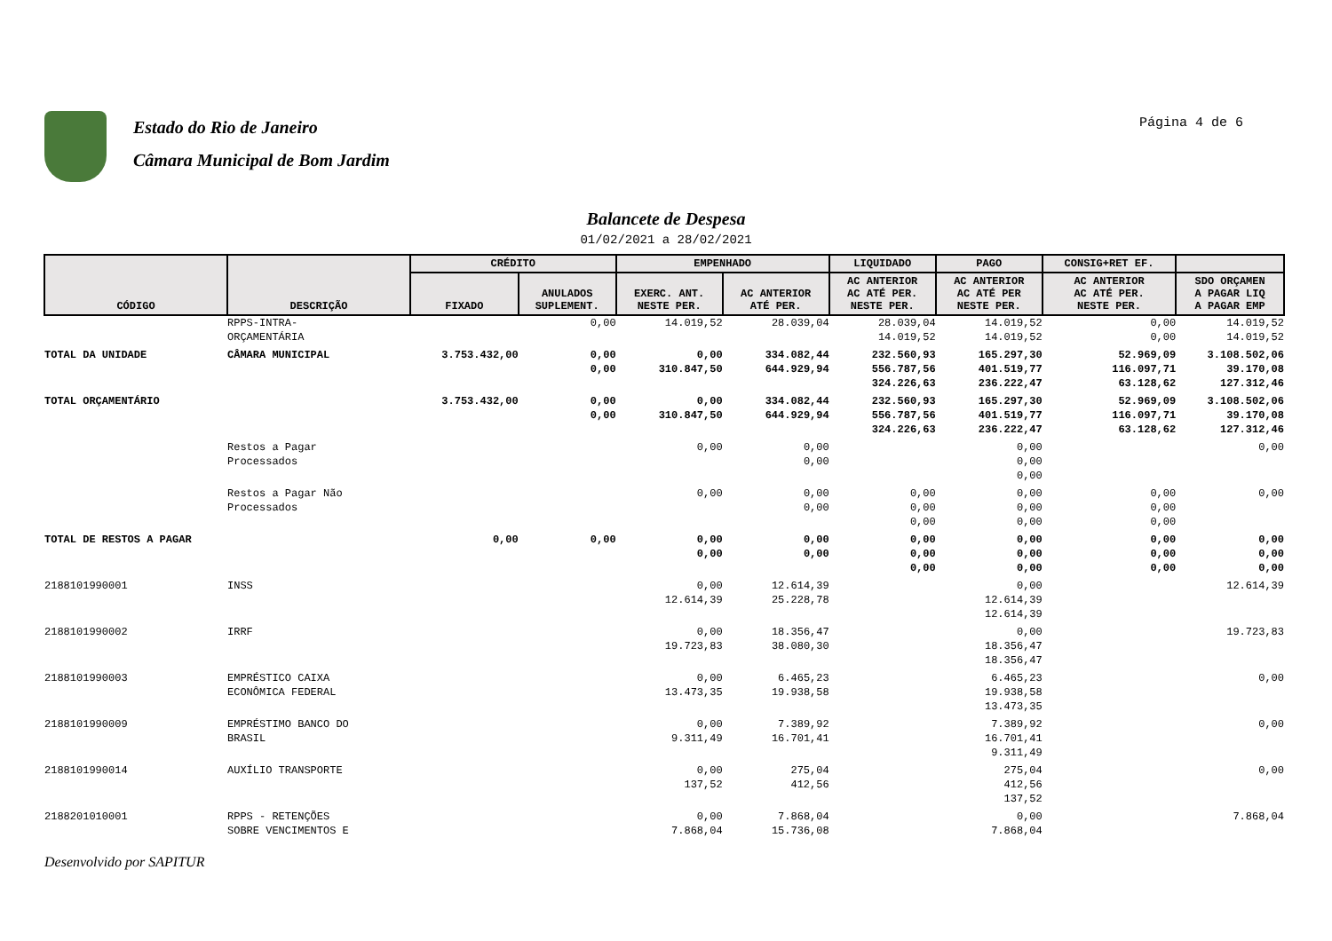Estado do Rio de Janeiro
Câmara Municipal de Bom Jardim
Página 4 de 6
Balancete de Despesa
01/02/2021 a 28/02/2021
| CÓDIGO | DESCRIÇÃO | CRÉDITO | | EMPENHADO | | LIQUIDADO | PAGO | CONSIG+RET EF. | |
| --- | --- | --- | --- | --- | --- | --- | --- | --- | --- |
| | | FIXADO | ANULADOS SUPLEMENT. | EXERC. ANT. NESTE PER. | AC ANTERIOR ATÉ PER. | AC ANTERIOR AC ATÉ PER. NESTE PER. | AC ANTERIOR AC ATÉ PER NESTE PER. | AC ANTERIOR AC ATÉ PER. NESTE PER. | SDO ORÇAMEN A PAGAR LIQ A PAGAR EMP |
| | RPPS-INTRA- ORÇAMENTÁRIA | | 0,00 | 14.019,52 | 28.039,04 | 28.039,04 14.019,52 | 14.019,52 14.019,52 | 0,00 0,00 | 14.019,52 14.019,52 |
| TOTAL DA UNIDADE | CÂMARA MUNICIPAL | 3.753.432,00 | 0,00 0,00 | 0,00 310.847,50 | 334.082,44 644.929,94 | 232.560,93 556.787,56 324.226,63 | 165.297,30 401.519,77 236.222,47 | 52.969,09 116.097,71 63.128,62 | 3.108.502,06 39.170,08 127.312,46 |
| TOTAL ORÇAMENTÁRIO | | 3.753.432,00 | 0,00 0,00 | 0,00 310.847,50 | 334.082,44 644.929,94 | 232.560,93 556.787,56 324.226,63 | 165.297,30 401.519,77 236.222,47 | 52.969,09 116.097,71 63.128,62 | 3.108.502,06 39.170,08 127.312,46 |
| | Restos a Pagar Processados | | | 0,00 | 0,00 0,00 | | 0,00 0,00 0,00 | | 0,00 |
| | Restos a Pagar Não Processados | | | 0,00 | 0,00 0,00 | 0,00 0,00 0,00 | 0,00 0,00 0,00 | 0,00 0,00 0,00 | 0,00 |
| TOTAL DE RESTOS A PAGAR | | 0,00 | 0,00 | 0,00 0,00 | 0,00 0,00 | 0,00 0,00 0,00 | 0,00 0,00 0,00 | 0,00 0,00 0,00 | 0,00 0,00 0,00 |
| 2188101990001 | INSS | | | 0,00 12.614,39 | 12.614,39 25.228,78 | | 0,00 12.614,39 12.614,39 | | 12.614,39 |
| 2188101990002 | IRRF | | | 0,00 19.723,83 | 18.356,47 38.080,30 | | 0,00 18.356,47 18.356,47 | | 19.723,83 |
| 2188101990003 | EMPRÉSTICO CAIXA ECONÔMICA FEDERAL | | | 0,00 13.473,35 | 6.465,23 19.938,58 | | 6.465,23 19.938,58 13.473,35 | | 0,00 |
| 2188101990009 | EMPRÉSTIMO BANCO DO BRASIL | | | 0,00 9.311,49 | 7.389,92 16.701,41 | | 7.389,92 16.701,41 9.311,49 | | 0,00 |
| 2188101990014 | AUXÍLIO TRANSPORTE | | | 0,00 137,52 | 275,04 412,56 | | 275,04 412,56 137,52 | | 0,00 |
| 2188201010001 | RPPS - RETENÇÕES SOBRE VENCIMENTOS E | | | 0,00 7.868,04 | 7.868,04 15.736,08 | | 0,00 7.868,04 | | 7.868,04 |
Desenvolvido por SAPITUR